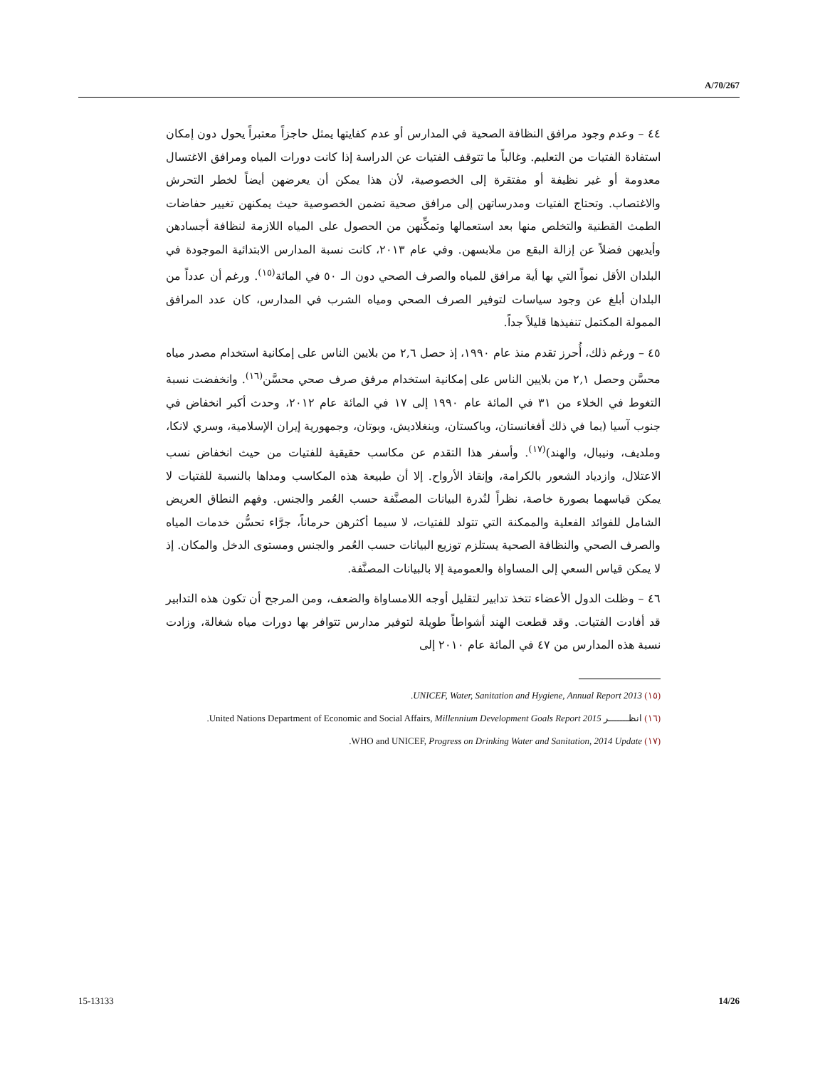A/70/267
٤٤ – وعدم وجود مرافق النظافة الصحية في المدارس أو عدم كفايتها يمثل حاجزاً معتبراً يحول دون إمكان استفادة الفتيات من التعليم. وغالباً ما تتوقف الفتيات عن الدراسة إذا كانت دورات المياه ومرافق الاغتسال معدومة أو غير نظيفة أو مفتقرة إلى الخصوصية، لأن هذا يمكن أن يعرضهن أيضاً لخطر التحرش والاغتصاب. وتحتاج الفتيات ومدرساتهن إلى مرافق صحية تضمن الخصوصية حيث يمكنهن تغيير حفاضات الطمث القطنية والتخلص منها بعد استعمالها وتمكِّنهن من الحصول على المياه اللازمة لنظافة أجسادهن وأيديهن فضلاً عن إزالة البقع من ملابسهن. وفي عام ٢٠١٣، كانت نسبة المدارس الابتدائية الموجودة في البلدان الأقل نمواً التي بها أية مرافق للمياه والصرف الصحي دون الـ ٥٠ في المائة<sup>(١٥)</sup>. ورغم أن عدداً من البلدان أبلغ عن وجود سياسات لتوفير الصرف الصحي ومياه الشرب في المدارس، كان عدد المرافق الممولة المكتمل تنفيذها قليلاً جداً.
٤٥ – ورغم ذلك، أُحرز تقدم منذ عام ١٩٩٠، إذ حصل ٢,٦ من بلايين الناس على إمكانية استخدام مصدر مياه محسَّن وحصل ٢,١ من بلايين الناس على إمكانية استخدام مرفق صرف صحي محسَّن<sup>(١٦)</sup>. وانخفضت نسبة التغوط في الخلاء من ٣١ في المائة عام ١٩٩٠ إلى ١٧ في المائة عام ٢٠١٢، وحدث أكبر انخفاض في جنوب آسيا (بما في ذلك أفغانستان، وباكستان، وبنغلاديش، وبوتان، وجمهورية إيران الإسلامية، وسري لانكا، وملديف، ونيبال، والهند)<sup>(١٧)</sup>. وأسفر هذا التقدم عن مكاسب حقيقية للفتيات من حيث انخفاض نسب الاعتلال، وازدياد الشعور بالكرامة، وإنقاذ الأرواح. إلا أن طبيعة هذه المكاسب ومداها بالنسبة للفتيات لا يمكن قياسهما بصورة خاصة، نظراً لنُدرة البيانات المصنَّفة حسب العُمر والجنس. وفهم النطاق العريض الشامل للفوائد الفعلية والممكنة التي تتولد للفتيات، لا سيما أكثرهن حرماناً، جرَّاء تحسُّن خدمات المياه والصرف الصحي والنظافة الصحية يستلزم توزيع البيانات حسب العُمر والجنس ومستوى الدخل والمكان. إذ لا يمكن قياس السعي إلى المساواة والعمومية إلا بالبيانات المصنَّفة.
٤٦ – وظلت الدول الأعضاء تتخذ تدابير لتقليل أوجه اللامساواة والضعف، ومن المرجح أن تكون هذه التدابير قد أفادت الفتيات. وقد قطعت الهند أشواطاً طويلة لتوفير مدارس تتوافر بها دورات مياه شغالة، وزادت نسبة هذه المدارس من ٤٧ في المائة عام ٢٠١٠ إلى
(١٥) UNICEF, Water, Sanitation and Hygiene, Annual Report 2013.
(١٦) انظـــــــر United Nations Department of Economic and Social Affairs, Millennium Development Goals Report 2015.
(١٧) WHO and UNICEF, Progress on Drinking Water and Sanitation, 2014 Update.
15-13133 14/26